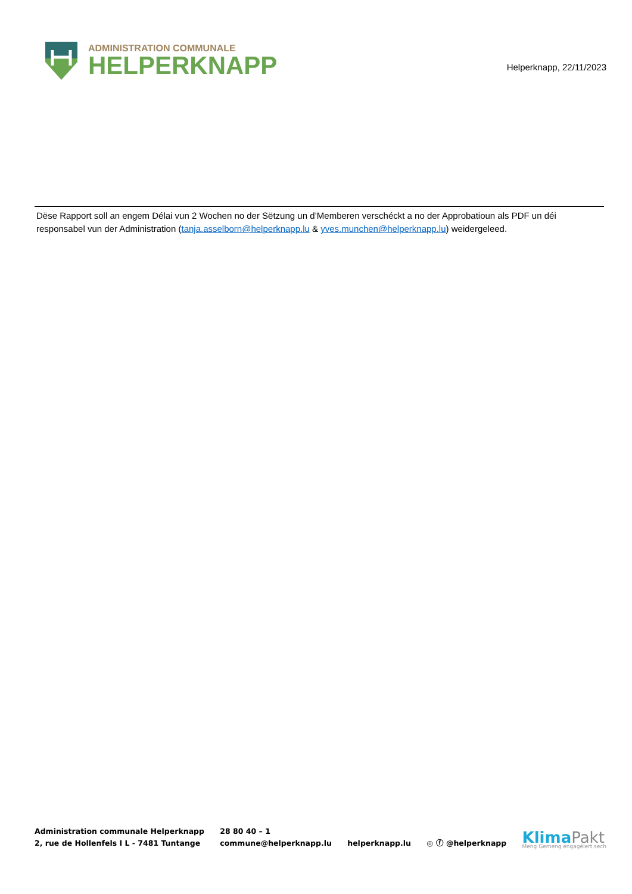ADMINISTRATION COMMUNALE
HELPERKNAPP
Helperknapp, 22/11/2023
Dëse Rapport soll an engem Délai vun 2 Wochen no der Sëtzung un d’Memberen verschéckt a no der Approbatioun als PDF un déi responsabel vun der Administration (tanja.asselborn@helperknapp.lu & yves.munchen@helperknapp.lu) weidergeleed.
Administration communale Helperknapp
2, rue de Hollenfels I L - 7481 Tuntange
28 80 40 – 1
commune@helperknapp.lu
helperknapp.lu
◎ ⓕ @helperknapp
KlimaPakt
Meng Gemeng engagéiert sech